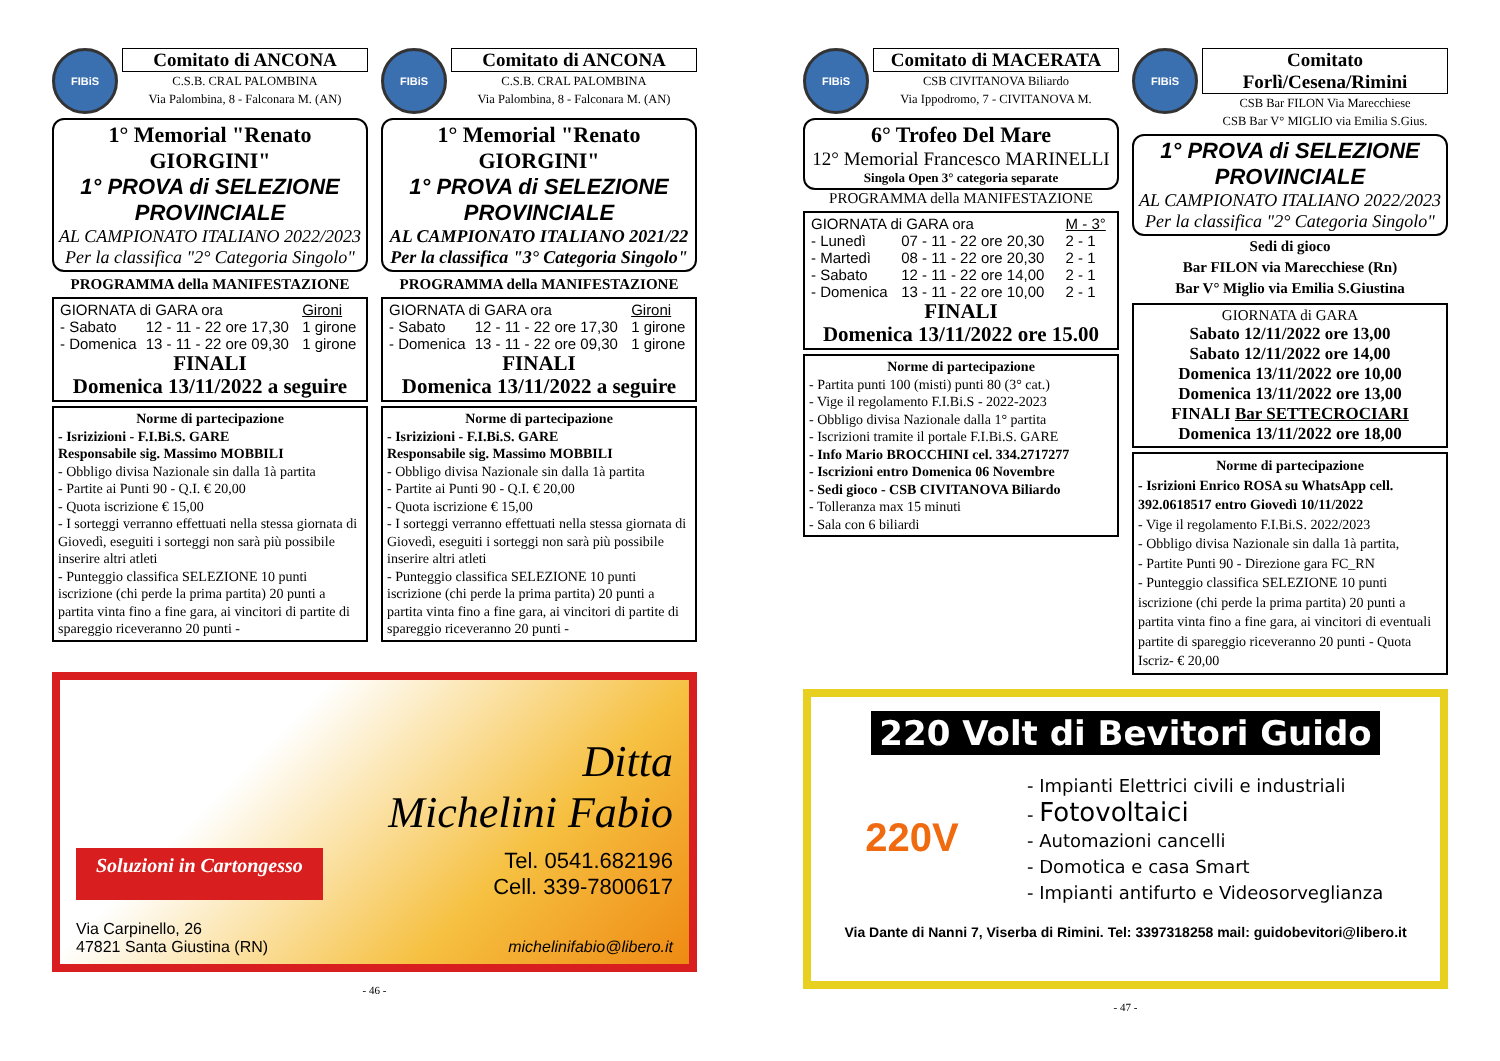FIBiS
Comitato di ANCONA
C.S.B. CRAL PALOMBINA
Via Palombina, 8 - Falconara M. (AN)
1° Memorial "Renato GIORGINI"
1° PROVA di SELEZIONE PROVINCIALE
AL CAMPIONATO ITALIANO 2022/2023
Per la classifica "2° Categoria Singolo"
PROGRAMMA della MANIFESTAZIONE
| GIORNATA di GARA ora | | Gironi |
| --- | --- | --- |
| - Sabato | 12 - 11 - 22 ore 17,30 | 1 girone |
| - Domenica | 13 - 11 - 22 ore 09,30 | 1 girone |
FINALI
Domenica 13/11/2022 a seguire
Norme di partecipazione
- Isrizizioni - F.I.Bi.S. GARE
Responsabile sig. Massimo MOBBILI
- Obbligo divisa Nazionale sin dalla 1à partita
- Partite ai Punti 90 - Q.I. € 20,00
- Quota iscrizione € 15,00
- I sorteggi verranno effettuati nella stessa giornata di Giovedì, eseguiti i sorteggi non sarà più possibile inserire altri atleti
- Punteggio classifica SELEZIONE 10 punti iscrizione (chi perde la prima partita) 20 punti a partita vinta fino a fine gara, ai vincitori di partite di spareggio riceveranno 20 punti -
FIBiS
Comitato di ANCONA
C.S.B. CRAL PALOMBINA
Via Palombina, 8 - Falconara M. (AN)
1° Memorial "Renato GIORGINI"
1° PROVA di SELEZIONE PROVINCIALE
AL CAMPIONATO ITALIANO 2021/22
Per la classifica "3° Categoria Singolo"
PROGRAMMA della MANIFESTAZIONE
| GIORNATA di GARA ora | | Gironi |
| --- | --- | --- |
| - Sabato | 12 - 11 - 22 ore 17,30 | 1 girone |
| - Domenica | 13 - 11 - 22 ore 09,30 | 1 girone |
FINALI
Domenica 13/11/2022 a seguire
Norme di partecipazione
- Isrizizioni - F.I.Bi.S. GARE
Responsabile sig. Massimo MOBBILI
- Obbligo divisa Nazionale sin dalla 1à partita
- Partite ai Punti 90 - Q.I. € 20,00
- Quota iscrizione € 15,00
- I sorteggi verranno effettuati nella stessa giornata di Giovedì, eseguiti i sorteggi non sarà più possibile inserire altri atleti
- Punteggio classifica SELEZIONE 10 punti iscrizione (chi perde la prima partita) 20 punti a partita vinta fino a fine gara, ai vincitori di partite di spareggio riceveranno 20 punti -
Ditta
Michelini Fabio
Soluzioni in Cartongesso
Tel. 0541.682196
Cell. 339-7800617
Via Carpinello, 26
47821 Santa Giustina (RN)
michelinifabio@libero.it
- 46 -
FIBiS
Comitato di MACERATA
CSB CIVITANOVA Biliardo
Via Ippodromo, 7 - CIVITANOVA M.
6° Trofeo Del Mare
12° Memorial Francesco MARINELLI
Singola Open 3° categoria separate
PROGRAMMA della MANIFESTAZIONE
| GIORNATA di GARA ora | | M - 3° |
| --- | --- | --- |
| - Lunedì | 07 - 11 - 22 ore 20,30 | 2 - 1 |
| - Martedì | 08 - 11 - 22 ore 20,30 | 2 - 1 |
| - Sabato | 12 - 11 - 22 ore 14,00 | 2 - 1 |
| - Domenica | 13 - 11 - 22 ore 10,00 | 2 - 1 |
FINALI
Domenica 13/11/2022 ore 15.00
Norme di partecipazione
- Partita punti 100 (misti) punti 80 (3° cat.)
- Vige il regolamento F.I.Bi.S - 2022-2023
- Obbligo divisa Nazionale dalla 1° partita
- Iscrizioni tramite il portale F.I.Bi.S. GARE
- Info Mario BROCCHINI cel. 334.2717277
- Iscrizioni entro Domenica 06 Novembre
- Sedi gioco - CSB CIVITANOVA Biliardo
- Tolleranza max 15 minuti
- Sala con 6 biliardi
FIBiS
Comitato Forlì/Cesena/Rimini
CSB Bar FILON Via Marecchiese
CSB Bar V° MIGLIO via Emilia S.Gius.
1° PROVA di SELEZIONE PROVINCIALE
AL CAMPIONATO ITALIANO 2022/2023
Per la classifica "2° Categoria Singolo"
Sedi di gioco
Bar FILON via Marecchiese (Rn)
Bar V° Miglio via Emilia S.Giustina
GIORNATA di GARA
Sabato 12/11/2022 ore 13,00
Sabato 12/11/2022 ore 14,00
Domenica 13/11/2022 ore 10,00
Domenica 13/11/2022 ore 13,00
FINALI Bar SETTECROCIARI
Domenica 13/11/2022 ore 18,00
Norme di partecipazione
- Isrizioni Enrico ROSA su WhatsApp cell. 392.0618517 entro Giovedì 10/11/2022
- Vige il regolamento F.I.Bi.S. 2022/2023
- Obbligo divisa Nazionale sin dalla 1à partita,
- Partite Punti 90 - Direzione gara FC_RN
- Punteggio classifica SELEZIONE 10 punti iscrizione (chi perde la prima partita) 20 punti a partita vinta fino a fine gara, ai vincitori di eventuali partite di spareggio riceveranno 20 punti - Quota Iscriz- € 20,00
220 Volt di Bevitori Guido
220V
- Impianti Elettrici civili e industriali
- Fotovoltaici
- Automazioni cancelli
- Domotica e casa Smart
- Impianti antifurto e Videosorveglianza
Via Dante di Nanni 7, Viserba di Rimini. Tel: 3397318258 mail: guidobevitori@libero.it
- 47 -